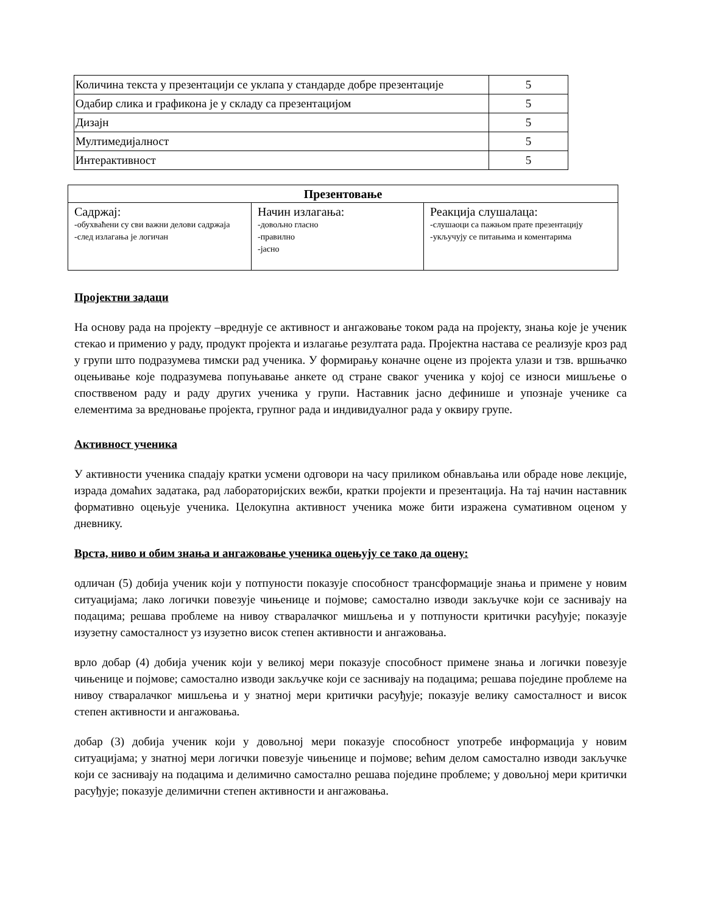| Количина текста у презентацији се уклапа у стандарде добре презентације | 5 |
| Одабир слика и графикона је у складу са презентацијом | 5 |
| Дизајн | 5 |
| Мултимедијалност | 5 |
| Интерактивност | 5 |
| Презентовање | | |
| --- | --- | --- |
| Садржај: -обухваћени су сви важни делови садржаја -след излагања је логичан | Начин излагања: -довољно гласно -правилно -јасно | Реакција слушалаца: -слушаоци са пажњом прате презентацију -укључују се питањима и коментарима |
Пројектни задаци
На основу рада на пројекту –вреднује се активност и ангажовање током рада на пројекту, знања које је ученик стекао и применио у раду, продукт пројекта и излагање резултата рада. Пројектна настава се реализује кроз рад у групи што подразумева тимски рад ученика. У формирању коначне оцене из пројекта улази и тзв. вршњачко оцењивање које подразумева попуњавање анкете од стране сваког ученика у којој се износи мишљење о спостввеном раду и раду других ученика у групи. Наставник јасно дефинише и упознаје ученике са елементима за вредновање пројекта, групног рада и индивидуалног рада у оквиру групе.
Активност ученика
У активности ученика спадају кратки усмени одговори на часу приликом обнављања или обраде нове лекције, израда домаћих задатака, рад лабораторијских вежби, кратки пројекти и презентација. На тај начин наставник формативно оцењује ученика. Целокупна активност ученика може бити изражена сумативном оценом у дневнику.
Врста, ниво и обим знања и ангажовање ученика оцењују се тако да оцену:
одличан (5) добија ученик који у потпуности показује способност трансформације знања и примене у новим ситуацијама; лако логички повезује чињенице и појмове; самостално изводи закључке који се заснивају на подацима; решава проблеме на нивоу стваралачког мишљења и у потпуности критички расуђује; показује изузетну самосталност уз изузетно висок степен активности и ангажовања.
врло добар (4) добија ученик који у великој мери показује способност примене знања и логички повезује чињенице и појмове; самостално изводи закључке који се заснивају на подацима; решава поједине проблеме на нивоу стваралачког мишљења и у знатној мери критички расуђује; показује велику самосталност и висок степен активности и ангажовања.
добар (3) добија ученик који у довољној мери показује способност употребе информација у новим ситуацијама; у знатној мери логички повезује чињенице и појмове; већим делом самостално изводи закључке који се заснивају на подацима и делимично самостално решава поједине проблеме; у довољној мери критички расуђује; показује делимични степен активности и ангажовања.